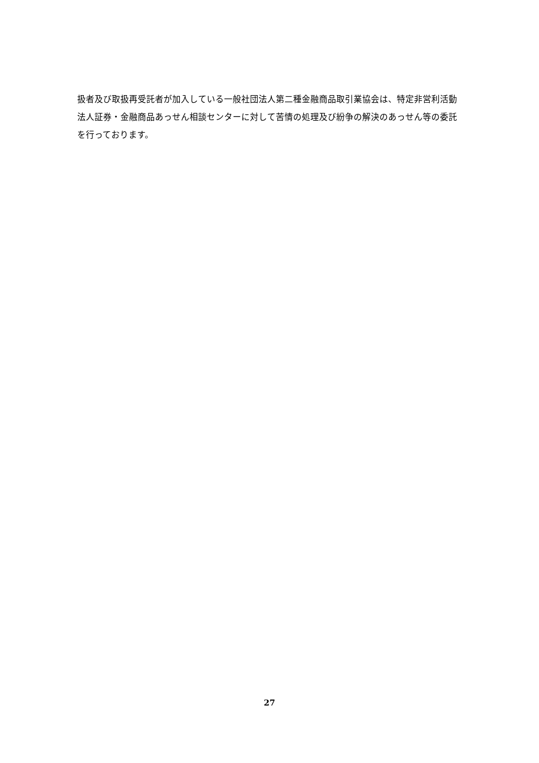扱者及び取扱再受託者が加入している一般社団法人第二種金融商品取引業協会は、特定非営利活動法人証券・金融商品あっせん相談センターに対して苦情の処理及び紛争の解決のあっせん等の委託を行っております。
27